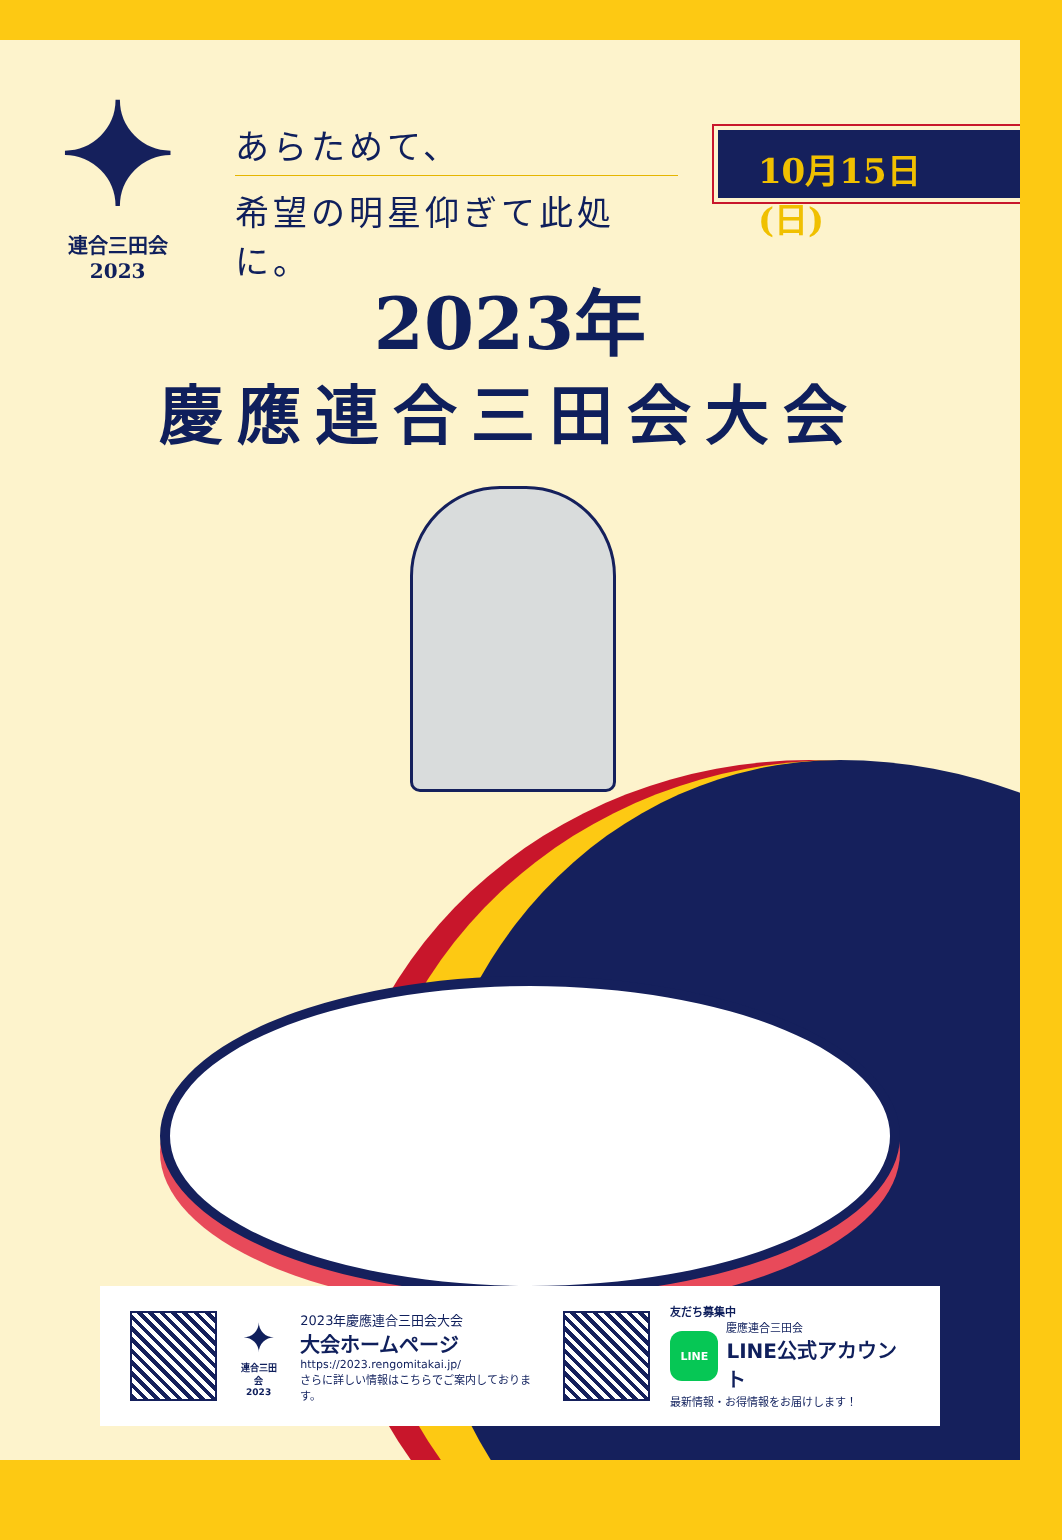✦
連合三田会
2023
あらためて、
希望の明星仰ぎて此処に。
10月15日(日)
2023年
慶應連合三田会大会
✦
連合三田会
2023
2023年慶應連合三田会大会
大会ホームページ
https://2023.rengomitakai.jp/
さらに詳しい情報はこちらでご案内しております。
友だち募集中
LINE
慶應連合三田会
LINE公式アカウント
最新情報・お得情報をお届けします！